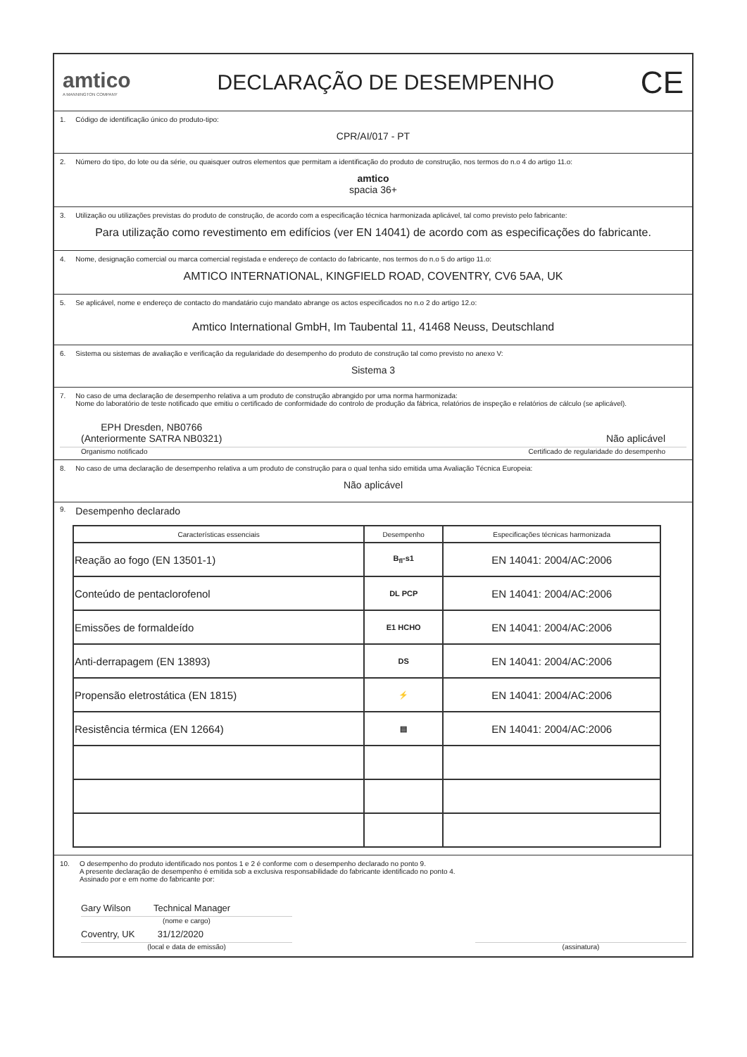amtico
A MANNINGTON COMPANY
DECLARAÇÃO DE DESEMPENHO
CE
1. Código de identificação único do produto-tipo:
CPR/AI/017 - PT
2. Número do tipo, do lote ou da série, ou quaisquer outros elementos que permitam a identificação do produto de construção, nos termos do n.o 4 do artigo 11.o:
amtico
spacia 36+
3. Utilização ou utilizações previstas do produto de construção, de acordo com a especificação técnica harmonizada aplicável, tal como previsto pelo fabricante:
Para utilização como revestimento em edifícios (ver EN 14041) de acordo com as especificações do fabricante.
4. Nome, designação comercial ou marca comercial registada e endereço de contacto do fabricante, nos termos do n.o 5 do artigo 11.o:
AMTICO INTERNATIONAL, KINGFIELD ROAD, COVENTRY, CV6 5AA, UK
5. Se aplicável, nome e endereço de contacto do mandatário cujo mandato abrange os actos especificados no n.o 2 do artigo 12.o:
Amtico International GmbH, Im Taubental 11, 41468 Neuss, Deutschland
6. Sistema ou sistemas de avaliação e verificação da regularidade do desempenho do produto de construção tal como previsto no anexo V:
Sistema 3
7. No caso de uma declaração de desempenho relativa a um produto de construção abrangido por uma norma harmonizada:
Nome do laboratório de teste notificado que emitiu o certificado de conformidade do controlo de produção da fábrica, relatórios de inspeção e relatórios de cálculo (se aplicável).
EPH Dresden, NB0766
(Anteriormente SATRA NB0321) Não aplicável
Organismo notificado Certificado de regularidade do desempenho
8. No caso de uma declaração de desempenho relativa a um produto de construção para o qual tenha sido emitida uma Avaliação Técnica Europeia:
Não aplicável
9. Desempenho declarado
| Características essenciais | Desempenho | Especificações técnicas harmonizada |
| --- | --- | --- |
| Reação ao fogo (EN 13501-1) | B<sub>fl</sub>-s1 | EN 14041: 2004/AC:2006 |
| Conteúdo de pentaclorofenol | DL PCP | EN 14041: 2004/AC:2006 |
| Emissões de formaldeído | E1 HCHO | EN 14041: 2004/AC:2006 |
| Anti-derrapagem (EN 13893) | DS | EN 14041: 2004/AC:2006 |
| Propensão eletrostática (EN 1815) | ⚡ | EN 14041: 2004/AC:2006 |
| Resistência térmica (EN 12664) | ▤ | EN 14041: 2004/AC:2006 |
10. O desempenho do produto identificado nos pontos 1 e 2 é conforme com o desempenho declarado no ponto 9.
A presente declaração de desempenho é emitida sob a exclusiva responsabilidade do fabricante identificado no ponto 4.
Assinado por e em nome do fabricante por:
Gary Wilson Technical Manager
(nome e cargo)
Coventry, UK 31/12/2020
(local e data de emissão)
(assinatura)